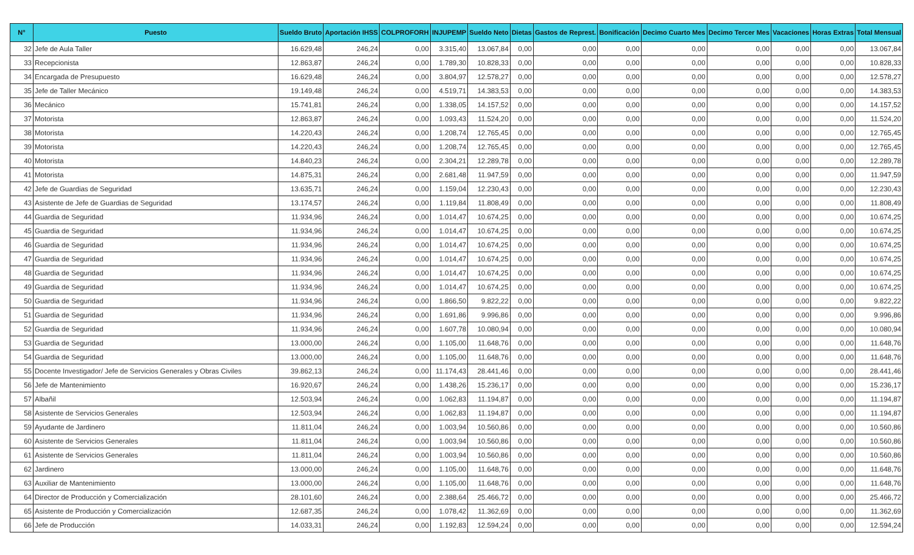| N° | Puesto | Sueldo Bruto | Aportación IHSS | COLPROFORH | INJUPEMP | Sueldo Neto | Dietas | Gastos de Represt. | Bonificación | Decimo Cuarto Mes | Decimo Tercer Mes | Vacaciones | Horas Extras | Total Mensual |
| --- | --- | --- | --- | --- | --- | --- | --- | --- | --- | --- | --- | --- | --- | --- |
| 32 | Jefe de Aula Taller | 16.629,48 | 246,24 | 0,00 | 3.315,40 | 13.067,84 | 0,00 | 0,00 | 0,00 | 0,00 | 0,00 | 0,00 | 0,00 | 13.067,84 |
| 33 | Recepcionista | 12.863,87 | 246,24 | 0,00 | 1.789,30 | 10.828,33 | 0,00 | 0,00 | 0,00 | 0,00 | 0,00 | 0,00 | 0,00 | 10.828,33 |
| 34 | Encargada de Presupuesto | 16.629,48 | 246,24 | 0,00 | 3.804,97 | 12.578,27 | 0,00 | 0,00 | 0,00 | 0,00 | 0,00 | 0,00 | 0,00 | 12.578,27 |
| 35 | Jefe de Taller Mecánico | 19.149,48 | 246,24 | 0,00 | 4.519,71 | 14.383,53 | 0,00 | 0,00 | 0,00 | 0,00 | 0,00 | 0,00 | 0,00 | 14.383,53 |
| 36 | Mecánico | 15.741,81 | 246,24 | 0,00 | 1.338,05 | 14.157,52 | 0,00 | 0,00 | 0,00 | 0,00 | 0,00 | 0,00 | 0,00 | 14.157,52 |
| 37 | Motorista | 12.863,87 | 246,24 | 0,00 | 1.093,43 | 11.524,20 | 0,00 | 0,00 | 0,00 | 0,00 | 0,00 | 0,00 | 0,00 | 11.524,20 |
| 38 | Motorista | 14.220,43 | 246,24 | 0,00 | 1.208,74 | 12.765,45 | 0,00 | 0,00 | 0,00 | 0,00 | 0,00 | 0,00 | 0,00 | 12.765,45 |
| 39 | Motorista | 14.220,43 | 246,24 | 0,00 | 1.208,74 | 12.765,45 | 0,00 | 0,00 | 0,00 | 0,00 | 0,00 | 0,00 | 0,00 | 12.765,45 |
| 40 | Motorista | 14.840,23 | 246,24 | 0,00 | 2.304,21 | 12.289,78 | 0,00 | 0,00 | 0,00 | 0,00 | 0,00 | 0,00 | 0,00 | 12.289,78 |
| 41 | Motorista | 14.875,31 | 246,24 | 0,00 | 2.681,48 | 11.947,59 | 0,00 | 0,00 | 0,00 | 0,00 | 0,00 | 0,00 | 0,00 | 11.947,59 |
| 42 | Jefe de Guardias de Seguridad | 13.635,71 | 246,24 | 0,00 | 1.159,04 | 12.230,43 | 0,00 | 0,00 | 0,00 | 0,00 | 0,00 | 0,00 | 0,00 | 12.230,43 |
| 43 | Asistente de Jefe de Guardias de Seguridad | 13.174,57 | 246,24 | 0,00 | 1.119,84 | 11.808,49 | 0,00 | 0,00 | 0,00 | 0,00 | 0,00 | 0,00 | 0,00 | 11.808,49 |
| 44 | Guardia de Seguridad | 11.934,96 | 246,24 | 0,00 | 1.014,47 | 10.674,25 | 0,00 | 0,00 | 0,00 | 0,00 | 0,00 | 0,00 | 0,00 | 10.674,25 |
| 45 | Guardia de Seguridad | 11.934,96 | 246,24 | 0,00 | 1.014,47 | 10.674,25 | 0,00 | 0,00 | 0,00 | 0,00 | 0,00 | 0,00 | 0,00 | 10.674,25 |
| 46 | Guardia de Seguridad | 11.934,96 | 246,24 | 0,00 | 1.014,47 | 10.674,25 | 0,00 | 0,00 | 0,00 | 0,00 | 0,00 | 0,00 | 0,00 | 10.674,25 |
| 47 | Guardia de Seguridad | 11.934,96 | 246,24 | 0,00 | 1.014,47 | 10.674,25 | 0,00 | 0,00 | 0,00 | 0,00 | 0,00 | 0,00 | 0,00 | 10.674,25 |
| 48 | Guardia de Seguridad | 11.934,96 | 246,24 | 0,00 | 1.014,47 | 10.674,25 | 0,00 | 0,00 | 0,00 | 0,00 | 0,00 | 0,00 | 0,00 | 10.674,25 |
| 49 | Guardia de Seguridad | 11.934,96 | 246,24 | 0,00 | 1.014,47 | 10.674,25 | 0,00 | 0,00 | 0,00 | 0,00 | 0,00 | 0,00 | 0,00 | 10.674,25 |
| 50 | Guardia de Seguridad | 11.934,96 | 246,24 | 0,00 | 1.866,50 | 9.822,22 | 0,00 | 0,00 | 0,00 | 0,00 | 0,00 | 0,00 | 0,00 | 9.822,22 |
| 51 | Guardia de Seguridad | 11.934,96 | 246,24 | 0,00 | 1.691,86 | 9.996,86 | 0,00 | 0,00 | 0,00 | 0,00 | 0,00 | 0,00 | 0,00 | 9.996,86 |
| 52 | Guardia de Seguridad | 11.934,96 | 246,24 | 0,00 | 1.607,78 | 10.080,94 | 0,00 | 0,00 | 0,00 | 0,00 | 0,00 | 0,00 | 0,00 | 10.080,94 |
| 53 | Guardia de Seguridad | 13.000,00 | 246,24 | 0,00 | 1.105,00 | 11.648,76 | 0,00 | 0,00 | 0,00 | 0,00 | 0,00 | 0,00 | 0,00 | 11.648,76 |
| 54 | Guardia de Seguridad | 13.000,00 | 246,24 | 0,00 | 1.105,00 | 11.648,76 | 0,00 | 0,00 | 0,00 | 0,00 | 0,00 | 0,00 | 0,00 | 11.648,76 |
| 55 | Docente Investigador/ Jefe de Servicios Generales y Obras Civiles | 39.862,13 | 246,24 | 0,00 | 11.174,43 | 28.441,46 | 0,00 | 0,00 | 0,00 | 0,00 | 0,00 | 0,00 | 0,00 | 28.441,46 |
| 56 | Jefe de Mantenimiento | 16.920,67 | 246,24 | 0,00 | 1.438,26 | 15.236,17 | 0,00 | 0,00 | 0,00 | 0,00 | 0,00 | 0,00 | 0,00 | 15.236,17 |
| 57 | Albañil | 12.503,94 | 246,24 | 0,00 | 1.062,83 | 11.194,87 | 0,00 | 0,00 | 0,00 | 0,00 | 0,00 | 0,00 | 0,00 | 11.194,87 |
| 58 | Asistente de Servicios Generales | 12.503,94 | 246,24 | 0,00 | 1.062,83 | 11.194,87 | 0,00 | 0,00 | 0,00 | 0,00 | 0,00 | 0,00 | 0,00 | 11.194,87 |
| 59 | Ayudante de Jardinero | 11.811,04 | 246,24 | 0,00 | 1.003,94 | 10.560,86 | 0,00 | 0,00 | 0,00 | 0,00 | 0,00 | 0,00 | 0,00 | 10.560,86 |
| 60 | Asistente de Servicios Generales | 11.811,04 | 246,24 | 0,00 | 1.003,94 | 10.560,86 | 0,00 | 0,00 | 0,00 | 0,00 | 0,00 | 0,00 | 0,00 | 10.560,86 |
| 61 | Asistente de Servicios Generales | 11.811,04 | 246,24 | 0,00 | 1.003,94 | 10.560,86 | 0,00 | 0,00 | 0,00 | 0,00 | 0,00 | 0,00 | 0,00 | 10.560,86 |
| 62 | Jardinero | 13.000,00 | 246,24 | 0,00 | 1.105,00 | 11.648,76 | 0,00 | 0,00 | 0,00 | 0,00 | 0,00 | 0,00 | 0,00 | 11.648,76 |
| 63 | Auxiliar de Mantenimiento | 13.000,00 | 246,24 | 0,00 | 1.105,00 | 11.648,76 | 0,00 | 0,00 | 0,00 | 0,00 | 0,00 | 0,00 | 0,00 | 11.648,76 |
| 64 | Director de Producción y Comercialización | 28.101,60 | 246,24 | 0,00 | 2.388,64 | 25.466,72 | 0,00 | 0,00 | 0,00 | 0,00 | 0,00 | 0,00 | 0,00 | 25.466,72 |
| 65 | Asistente de Producción y Comercialización | 12.687,35 | 246,24 | 0,00 | 1.078,42 | 11.362,69 | 0,00 | 0,00 | 0,00 | 0,00 | 0,00 | 0,00 | 0,00 | 11.362,69 |
| 66 | Jefe de Producción | 14.033,31 | 246,24 | 0,00 | 1.192,83 | 12.594,24 | 0,00 | 0,00 | 0,00 | 0,00 | 0,00 | 0,00 | 0,00 | 12.594,24 |